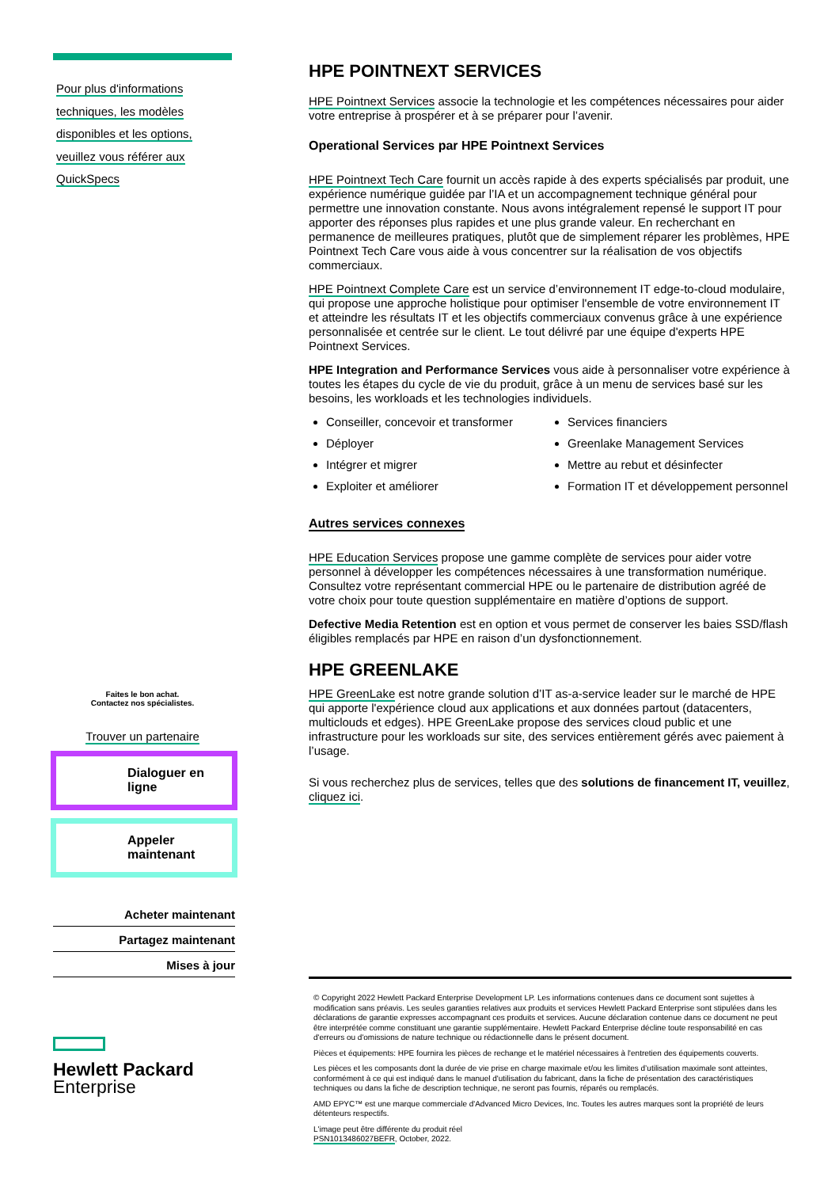Pour plus d'informations
techniques, les modèles
disponibles et les options,
veuillez vous référer aux
QuickSpecs
Faites le bon achat.
Contactez nos spécialistes.
Trouver un partenaire
Dialoguer en ligne
Appeler maintenant
Acheter maintenant
Partagez maintenant
Mises à jour
Hewlett Packard
Enterprise
HPE POINTNEXT SERVICES
HPE Pointnext Services associe la technologie et les compétences nécessaires pour aider votre entreprise à prospérer et à se préparer pour l’avenir.
Operational Services par HPE Pointnext Services
HPE Pointnext Tech Care fournit un accès rapide à des experts spécialisés par produit, une expérience numérique guidée par l’IA et un accompagnement technique général pour permettre une innovation constante. Nous avons intégralement repensé le support IT pour apporter des réponses plus rapides et une plus grande valeur. En recherchant en permanence de meilleures pratiques, plutôt que de simplement réparer les problèmes, HPE Pointnext Tech Care vous aide à vous concentrer sur la réalisation de vos objectifs commerciaux.
HPE Pointnext Complete Care est un service d’environnement IT edge-to-cloud modulaire, qui propose une approche holistique pour optimiser l'ensemble de votre environnement IT et atteindre les résultats IT et les objectifs commerciaux convenus grâce à une expérience personnalisée et centrée sur le client. Le tout délivré par une équipe d'experts HPE Pointnext Services.
HPE Integration and Performance Services vous aide à personnaliser votre expérience à toutes les étapes du cycle de vie du produit, grâce à un menu de services basé sur les besoins, les workloads et les technologies individuels.
Conseiller, concevoir et transformer
Déployer
Intégrer et migrer
Exploiter et améliorer
Services financiers
Greenlake Management Services
Mettre au rebut et désinfecter
Formation IT et développement personnel
Autres services connexes
HPE Education Services propose une gamme complète de services pour aider votre personnel à développer les compétences nécessaires à une transformation numérique. Consultez votre représentant commercial HPE ou le partenaire de distribution agréé de votre choix pour toute question supplémentaire en matière d’options de support.
Defective Media Retention est en option et vous permet de conserver les baies SSD/flash éligibles remplacés par HPE en raison d’un dysfonctionnement.
HPE GREENLAKE
HPE GreenLake est notre grande solution d’IT as-a-service leader sur le marché de HPE qui apporte l'expérience cloud aux applications et aux données partout (datacenters, multiclouds et edges). HPE GreenLake propose des services cloud public et une infrastructure pour les workloads sur site, des services entièrement gérés avec paiement à l’usage.
Si vous recherchez plus de services, telles que des solutions de financement IT, veuillez, cliquez ici.
© Copyright 2022 Hewlett Packard Enterprise Development LP. Les informations contenues dans ce document sont sujettes à modification sans préavis. Les seules garanties relatives aux produits et services Hewlett Packard Enterprise sont stipulées dans les déclarations de garantie expresses accompagnant ces produits et services. Aucune déclaration contenue dans ce document ne peut être interprétée comme constituant une garantie supplémentaire. Hewlett Packard Enterprise décline toute responsabilité en cas d'erreurs ou d'omissions de nature technique ou rédactionnelle dans le présent document.
Pièces et équipements: HPE fournira les pièces de rechange et le matériel nécessaires à l'entretien des équipements couverts.
Les pièces et les composants dont la durée de vie prise en charge maximale et/ou les limites d’utilisation maximale sont atteintes, conformément à ce qui est indiqué dans le manuel d'utilisation du fabricant, dans la fiche de présentation des caractéristiques techniques ou dans la fiche de description technique, ne seront pas fournis, réparés ou remplacés.
AMD EPYC™ est une marque commerciale d'Advanced Micro Devices, Inc. Toutes les autres marques sont la propriété de leurs détenteurs respectifs.
L'image peut être différente du produit réel
PSN1013486027BEFR, October, 2022.